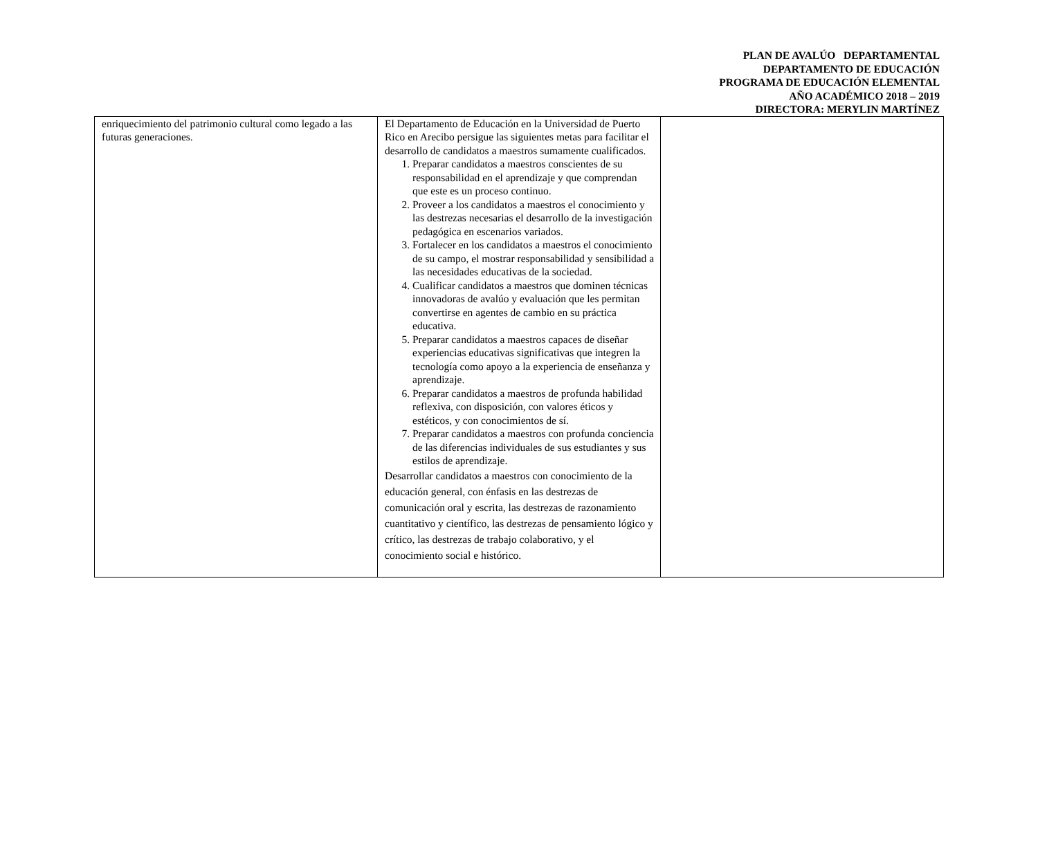PLAN DE AVALÚO DEPARTAMENTAL
DEPARTAMENTO DE EDUCACIÓN
PROGRAMA DE EDUCACIÓN ELEMENTAL
AÑO ACADÉMICO 2018 – 2019
DIRECTORA: MERYLIN MARTÍNEZ
| enriquecimiento del patrimonio cultural como legado a las futuras generaciones. | El Departamento de Educación en la Universidad de Puerto Rico en Arecibo persigue las siguientes metas para facilitar el desarrollo de candidatos a maestros sumamente cualificados. 1. Preparar candidatos a maestros conscientes de su responsabilidad en el aprendizaje y que comprendan que este es un proceso continuo. 2. Proveer a los candidatos a maestros el conocimiento y las destrezas necesarias el desarrollo de la investigación pedagógica en escenarios variados. 3. Fortalecer en los candidatos a maestros el conocimiento de su campo, el mostrar responsabilidad y sensibilidad a las necesidades educativas de la sociedad. 4. Cualificar candidatos a maestros que dominen técnicas innovadoras de avalúo y evaluación que les permitan convertirse en agentes de cambio en su práctica educativa. 5. Preparar candidatos a maestros capaces de diseñar experiencias educativas significativas que integren la tecnología como apoyo a la experiencia de enseñanza y aprendizaje. 6. Preparar candidatos a maestros de profunda habilidad reflexiva, con disposición, con valores éticos y estéticos, y con conocimientos de sí. 7. Preparar candidatos a maestros con profunda conciencia de las diferencias individuales de sus estudiantes y sus estilos de aprendizaje. Desarrollar candidatos a maestros con conocimiento de la educación general, con énfasis en las destrezas de comunicación oral y escrita, las destrezas de razonamiento cuantitativo y científico, las destrezas de pensamiento lógico y crítico, las destrezas de trabajo colaborativo, y el conocimiento social e histórico. | |